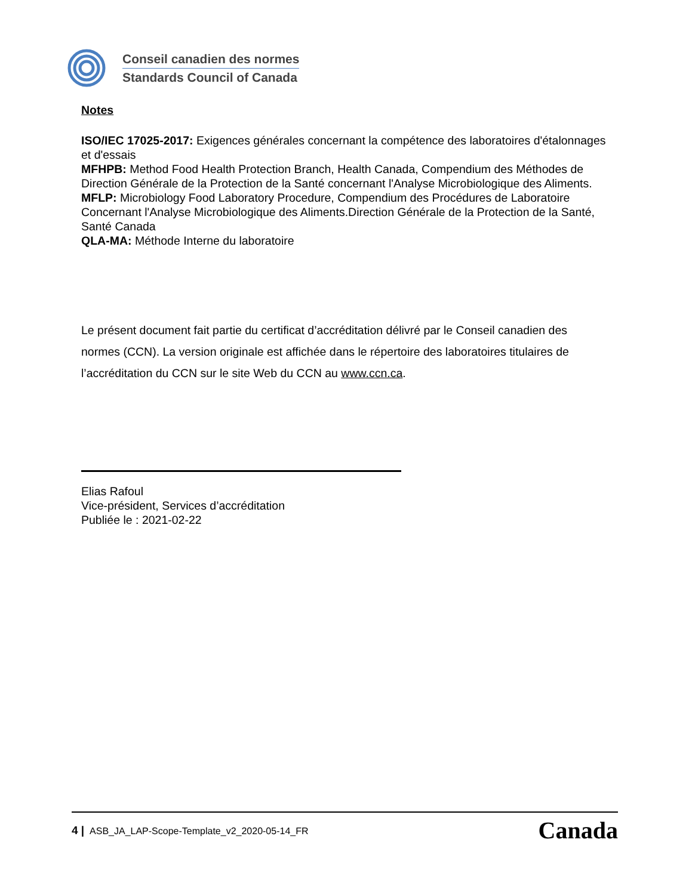Conseil canadien des normes
Standards Council of Canada
Notes
ISO/IEC 17025-2017: Exigences générales concernant la compétence des laboratoires d'étalonnages et d'essais
MFHPB: Method Food Health Protection Branch, Health Canada, Compendium des Méthodes de Direction Générale de la Protection de la Santé concernant l'Analyse Microbiologique des Aliments.
MFLP: Microbiology Food Laboratory Procedure, Compendium des Procédures de Laboratoire Concernant l'Analyse Microbiologique des Aliments.Direction Générale de la Protection de la Santé, Santé Canada
QLA-MA: Méthode Interne du laboratoire
Le présent document fait partie du certificat d’accréditation délivré par le Conseil canadien des normes (CCN). La version originale est affichée dans le répertoire des laboratoires titulaires de l’accréditation du CCN sur le site Web du CCN au www.ccn.ca.
Elias Rafoul
Vice-président, Services d’accréditation
Publiée le : 2021-02-22
4 | ASB_JA_LAP-Scope-Template_v2_2020-05-14_FR
Canada